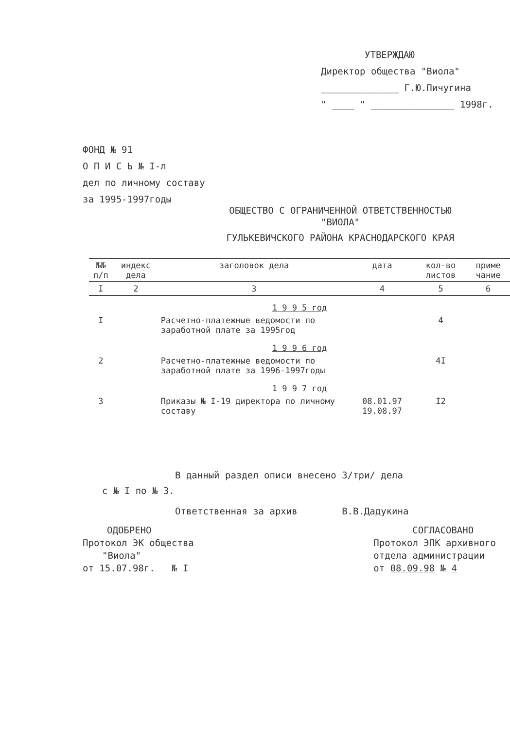УТВЕРЖДАЮ
Директор общества "Виола"
______________ Г.Ю.Пичугина
" ____ " _______________ 1998г.
ФОНД № 91
О П И С Ь № I-л
дел по личному составу
за 1995-1997годы
ОБЩЕСТВО С ОГРАНИЧЕННОЙ ОТВЕТСТВЕННОСТЬЮ
"ВИОЛА"
ГУЛЬКЕВИЧСКОГО РАЙОНА КРАСНОДАРСКОГО КРАЯ
| №№ п/п | индекс дела | заголовок дела | дата | кол-во листов | приме чание |
| --- | --- | --- | --- | --- | --- |
| I | 2 | 3 | 4 | 5 | 6 |
| 1 9 9 5 год | | | | | |
| I | | Расчетно-платежные ведомости по заработной плате за 1995год | | 4 | |
| 1 9 9 6 год | | | | | |
| 2 | | Расчетно-платежные ведомости по заработной плате за 1996-1997годы | | 4I | |
| 1 9 9 7 год | | | | | |
| 3 | | Приказы № I-19 директора по личному составу | 08.01.97 19.08.97 | I2 | |
В данный раздел описи внесено 3/три/ дела
с № I по № 3.
Ответственная за архив В.В.Дадукина
ОДОБРЕНО
Протокол ЭК общества
"Виола"
от 15.07.98г. № I
СОГЛАСОВАНО
Протокол ЭПК архивного
отдела администрации
от 08.09.98 № 4